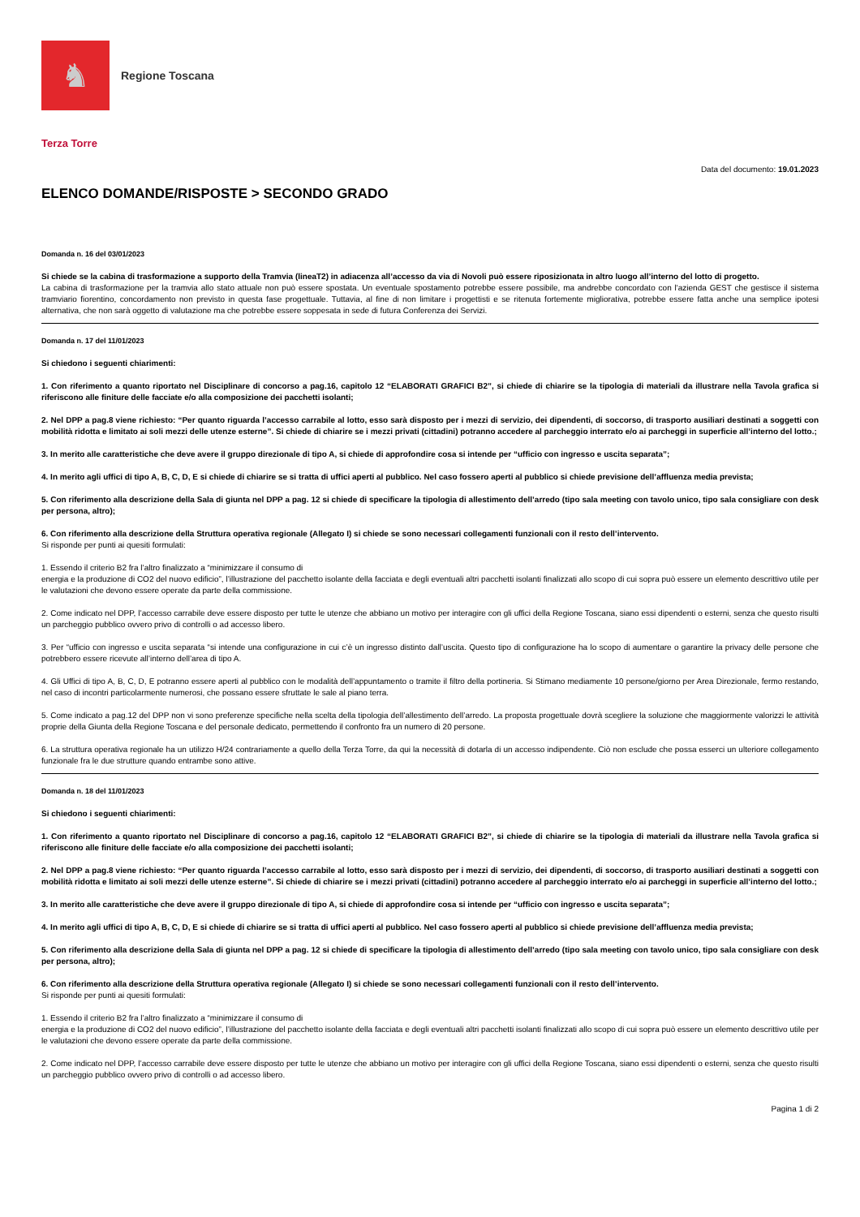♞
Regione Toscana
Terza Torre
Data del documento: 19.01.2023
ELENCO DOMANDE/RISPOSTE > SECONDO GRADO
Domanda n. 16 del 03/01/2023
Si chiede se la cabina di trasformazione a supporto della Tramvia (lineaT2) in adiacenza all’accesso da via di Novoli può essere riposizionata in altro luogo all’interno del lotto di progetto.
La cabina di trasformazione per la tramvia allo stato attuale non può essere spostata. Un eventuale spostamento potrebbe essere possibile, ma andrebbe concordato con l'azienda GEST che gestisce il sistema tramviario fiorentino, concordamento non previsto in questa fase progettuale. Tuttavia, al fine di non limitare i progettisti e se ritenuta fortemente migliorativa, potrebbe essere fatta anche una semplice ipotesi alternativa, che non sarà oggetto di valutazione ma che potrebbe essere soppesata in sede di futura Conferenza dei Servizi.
Domanda n. 17 del 11/01/2023
Si chiedono i seguenti chiarimenti:
1. Con riferimento a quanto riportato nel Disciplinare di concorso a pag.16, capitolo 12 “ELABORATI GRAFICI B2”, si chiede di chiarire se la tipologia di materiali da illustrare nella Tavola grafica si riferiscono alle finiture delle facciate e/o alla composizione dei pacchetti isolanti;
2. Nel DPP a pag.8 viene richiesto: “Per quanto riguarda l’accesso carrabile al lotto, esso sarà disposto per i mezzi di servizio, dei dipendenti, di soccorso, di trasporto ausiliari destinati a soggetti con mobilità ridotta e limitato ai soli mezzi delle utenze esterne”. Si chiede di chiarire se i mezzi privati (cittadini) potranno accedere al parcheggio interrato e/o ai parcheggi in superficie all’interno del lotto.;
3. In merito alle caratteristiche che deve avere il gruppo direzionale di tipo A, si chiede di approfondire cosa si intende per “ufficio con ingresso e uscita separata”;
4. In merito agli uffici di tipo A, B, C, D, E si chiede di chiarire se si tratta di uffici aperti al pubblico. Nel caso fossero aperti al pubblico si chiede previsione dell’affluenza media prevista;
5. Con riferimento alla descrizione della Sala di giunta nel DPP a pag. 12 si chiede di specificare la tipologia di allestimento dell’arredo (tipo sala meeting con tavolo unico, tipo sala consigliare con desk per persona, altro);
6. Con riferimento alla descrizione della Struttura operativa regionale (Allegato I) si chiede se sono necessari collegamenti funzionali con il resto dell’intervento.
Si risponde per punti ai quesiti formulati:
1. Essendo il criterio B2 fra l’altro finalizzato a “minimizzare il consumo di
energia e la produzione di CO2 del nuovo edificio”, l’illustrazione del pacchetto isolante della facciata e degli eventuali altri pacchetti isolanti finalizzati allo scopo di cui sopra può essere un elemento descrittivo utile per le valutazioni che devono essere operate da parte della commissione.
2. Come indicato nel DPP, l’accesso carrabile deve essere disposto per tutte le utenze che abbiano un motivo per interagire con gli uffici della Regione Toscana, siano essi dipendenti o esterni, senza che questo risulti un parcheggio pubblico ovvero privo di controlli o ad accesso libero.
3. Per “ufficio con ingresso e uscita separata “si intende una configurazione in cui c’è un ingresso distinto dall’uscita. Questo tipo di configurazione ha lo scopo di aumentare o garantire la privacy delle persone che potrebbero essere ricevute all’interno dell’area di tipo A.
4. Gli Uffici di tipo A, B, C, D, E potranno essere aperti al pubblico con le modalità dell’appuntamento o tramite il filtro della portineria. Si Stimano mediamente 10 persone/giorno per Area Direzionale, fermo restando, nel caso di incontri particolarmente numerosi, che possano essere sfruttate le sale al piano terra.
5. Come indicato a pag.12 del DPP non vi sono preferenze specifiche nella scelta della tipologia dell’allestimento dell’arredo. La proposta progettuale dovrà scegliere la soluzione che maggiormente valorizzi le attività proprie della Giunta della Regione Toscana e del personale dedicato, permettendo il confronto fra un numero di 20 persone.
6. La struttura operativa regionale ha un utilizzo H/24 contrariamente a quello della Terza Torre, da qui la necessità di dotarla di un accesso indipendente. Ciò non esclude che possa esserci un ulteriore collegamento funzionale fra le due strutture quando entrambe sono attive.
Domanda n. 18 del 11/01/2023
Si chiedono i seguenti chiarimenti:
1. Con riferimento a quanto riportato nel Disciplinare di concorso a pag.16, capitolo 12 “ELABORATI GRAFICI B2”, si chiede di chiarire se la tipologia di materiali da illustrare nella Tavola grafica si riferiscono alle finiture delle facciate e/o alla composizione dei pacchetti isolanti;
2. Nel DPP a pag.8 viene richiesto: “Per quanto riguarda l’accesso carrabile al lotto, esso sarà disposto per i mezzi di servizio, dei dipendenti, di soccorso, di trasporto ausiliari destinati a soggetti con mobilità ridotta e limitato ai soli mezzi delle utenze esterne”. Si chiede di chiarire se i mezzi privati (cittadini) potranno accedere al parcheggio interrato e/o ai parcheggi in superficie all’interno del lotto.;
3. In merito alle caratteristiche che deve avere il gruppo direzionale di tipo A, si chiede di approfondire cosa si intende per “ufficio con ingresso e uscita separata”;
4. In merito agli uffici di tipo A, B, C, D, E si chiede di chiarire se si tratta di uffici aperti al pubblico. Nel caso fossero aperti al pubblico si chiede previsione dell’affluenza media prevista;
5. Con riferimento alla descrizione della Sala di giunta nel DPP a pag. 12 si chiede di specificare la tipologia di allestimento dell’arredo (tipo sala meeting con tavolo unico, tipo sala consigliare con desk per persona, altro);
6. Con riferimento alla descrizione della Struttura operativa regionale (Allegato I) si chiede se sono necessari collegamenti funzionali con il resto dell’intervento.
Si risponde per punti ai quesiti formulati:
1. Essendo il criterio B2 fra l’altro finalizzato a “minimizzare il consumo di
energia e la produzione di CO2 del nuovo edificio”, l’illustrazione del pacchetto isolante della facciata e degli eventuali altri pacchetti isolanti finalizzati allo scopo di cui sopra può essere un elemento descrittivo utile per le valutazioni che devono essere operate da parte della commissione.
2. Come indicato nel DPP, l’accesso carrabile deve essere disposto per tutte le utenze che abbiano un motivo per interagire con gli uffici della Regione Toscana, siano essi dipendenti o esterni, senza che questo risulti un parcheggio pubblico ovvero privo di controlli o ad accesso libero.
Pagina 1 di 2